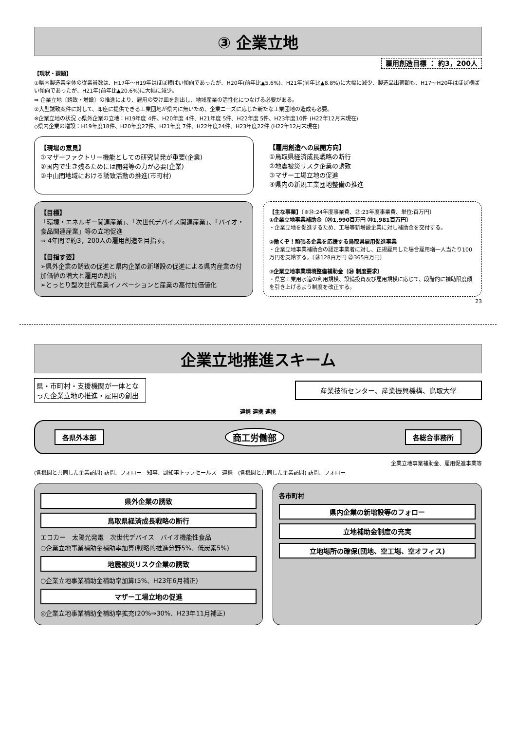③ 企業立地
雇用創造目標 ： 約3，200人
【現状・課題】
①県内製造業全体の従業員数は、H17年～H19年はほぼ横ばい傾向であったが、H20年(前年比▲5.6%)、H21年(前年比▲8.8%)に大幅に減少、製造品出荷額も、H17～H20年はほぼ横ばい傾向であったが、H21年(前年比▲20.6%)に大幅に減少。
⇒ 企業立地〔誘致・増設〕の推進により、雇用の受け皿を創出し、地域産業の活性化につなげる必要がある。
②大型誘致案件に対して、即座に提供できる工業団地が県内に無いため、企業ニーズに応じた新たな工業団地の造成も必要。
※企業立地の状況 ◇県外企業の立地：H19年度 4件、H20年度 4件、H21年度 5件、H22年度 5件、H23年度10件 (H22年12月末現在)
◇県内企業の増設：H19年度18件、H20年度27件、H21年度 7件、H22年度24件、H23年度22件 (H22年12月末現在)
【現場の意見】
①マザーファクトリー機能としての研究開発が重要(企業)
②国内で生き残るためには開発等の力が必要(企業)
③中山間地域における誘致活動の推進(市町村)
【雇用創造への展開方向】
①鳥取県経済成長戦略の断行
②地震被災リスク企業の誘致
③マザー工場立地の促進
④県内の新規工業団地整備の推進
【目標】
「環境・エネルギー関連産業」、「次世代デバイス関連産業」、「バイオ・食品関連産業」等の立地促進
⇒ 4年間で約3，200人の雇用創造を目指す。
【目指す姿】
➢県外企業の誘致の促進と県内企業の新増設の促進による県内産業の付加価値の増大と雇用の創出
➢とっとり型次世代産業イノベーションと産業の高付加価値化
【主な事業】〔※㉔:24年度事業費、㉓:23年度事業費、単位:百万円〕
①企業立地事業補助金〔㉔1,990百万円 ㉓1,981百万円〕
・企業立地を促進するため、工場等新増設企業に対し補助金を交付する。
②働くぞ！頑張る企業を応援する鳥取県雇用促進事業
・企業立地事業補助金の認定事業者に対し、正規雇用した場合雇用増一人当たり100万円を支給する。〔㉔128百万円 ㉓365百万円〕
③企業立地事業環境整備補助金〔㉔ 制度要求〕
・県営工業用水道の利用規模、設備投資及び雇用規模に応じて、段階的に補助限度額を引き上げるよう制度を改正する。
23
企業立地推進スキーム
県・市町村・支援機関が一体となった企業立地の推進・雇用の創出
産業技術センター、産業振興機構、鳥取大学
連携 連携 連携
各県外本部 商工労働部 各総合事務所
企業立地事業補助金、雇用促進事業等
(各機関と共同した企業訪問) 訪問、フォロー　知事、副知事トップセールス　連携　(各機関と共同した企業訪問) 訪問、フォロー
県外企業の誘致
鳥取県経済成長戦略の断行
エコカー　太陽光発電　次世代デバイス　バイオ機能性食品
○企業立地事業補助金補助率加算(戦略的推進分野5%、低炭素5%)
地震被災リスク企業の誘致
○企業立地事業補助金補助率加算(5%、H23年6月補正)
マザー工場立地の促進
◎企業立地事業補助金補助率拡充(20%⇒30%、H23年11月補正)
各市町村
県内企業の新増設等のフォロー
立地補助金制度の充実
立地場所の確保(団地、空工場、空オフィス)